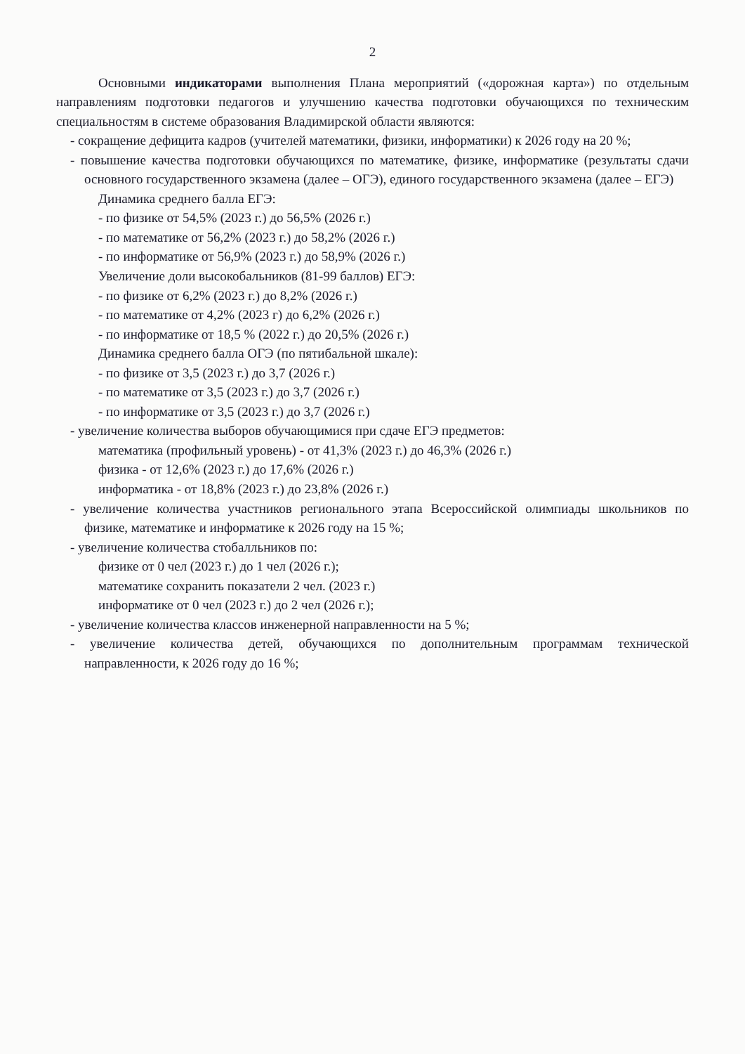2
Основными индикаторами выполнения Плана мероприятий («дорожная карта») по отдельным направлениям подготовки педагогов и улучшению качества подготовки обучающихся по техническим специальностям в системе образования Владимирской области являются:
- сокращение дефицита кадров (учителей математики, физики, информатики) к 2026 году на 20 %;
- повышение качества подготовки обучающихся по математике, физике, информатике (результаты сдачи основного государственного экзамена (далее – ОГЭ), единого государственного экзамена (далее – ЕГЭ)
Динамика среднего балла ЕГЭ:
- по физике от 54,5% (2023 г.) до 56,5% (2026 г.)
- по математике от 56,2% (2023 г.) до 58,2% (2026 г.)
- по информатике от 56,9% (2023 г.) до 58,9% (2026 г.)
Увеличение доли высокобальников (81-99 баллов) ЕГЭ:
- по физике от 6,2% (2023 г.) до 8,2% (2026 г.)
- по математике от 4,2% (2023 г) до 6,2% (2026 г.)
- по информатике от 18,5 % (2022 г.) до 20,5% (2026 г.)
Динамика среднего балла ОГЭ (по пятибальной шкале):
- по физике от 3,5 (2023 г.) до 3,7 (2026 г.)
- по математике от 3,5 (2023 г.) до 3,7 (2026 г.)
- по информатике от 3,5 (2023 г.) до 3,7 (2026 г.)
- увеличение количества выборов обучающимися при сдаче ЕГЭ предметов:
математика (профильный уровень) - от 41,3% (2023 г.) до 46,3% (2026 г.)
физика - от 12,6% (2023 г.) до 17,6% (2026 г.)
информатика - от 18,8% (2023 г.) до 23,8% (2026 г.)
- увеличение количества участников регионального этапа Всероссийской олимпиады школьников по физике, математике и информатике к 2026 году на 15 %;
- увеличение количества стобалльников по:
физике от 0 чел (2023 г.) до 1 чел (2026 г.);
математике сохранить показатели 2 чел. (2023 г.)
информатике от 0 чел (2023 г.) до 2 чел (2026 г.);
- увеличение количества классов инженерной направленности на 5 %;
- увеличение количества детей, обучающихся по дополнительным программам технической направленности, к 2026 году до 16 %;